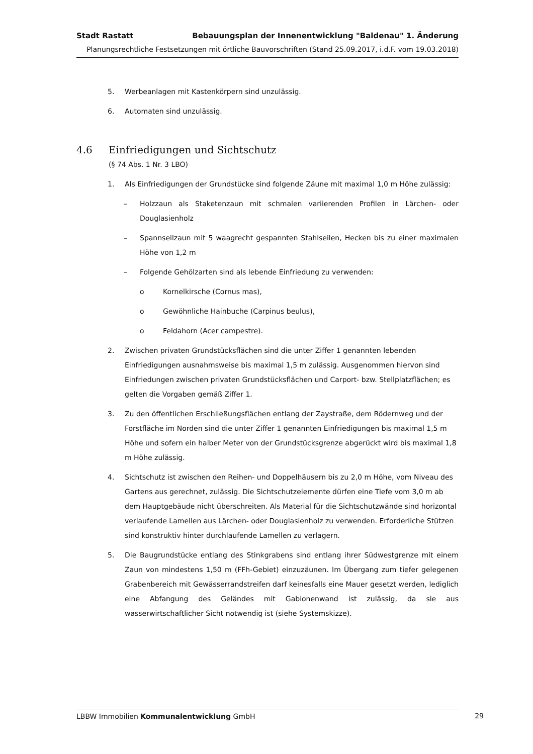Stadt Rastatt Bebauungsplan der Innenentwicklung "Baldenau" 1. Änderung
Planungsrechtliche Festsetzungen mit örtliche Bauvorschriften (Stand 25.09.2017, i.d.F. vom 19.03.2018)
5. Werbeanlagen mit Kastenkörpern sind unzulässig.
6. Automaten sind unzulässig.
4.6 Einfriedigungen und Sichtschutz
(§ 74 Abs. 1 Nr. 3 LBO)
1. Als Einfriedigungen der Grundstücke sind folgende Zäune mit maximal 1,0 m Höhe zulässig:
– Holzzaun als Staketenzaun mit schmalen variierenden Profilen in Lärchen- oder Douglasienholz
– Spannseilzaun mit 5 waagrecht gespannten Stahlseilen, Hecken bis zu einer maximalen Höhe von 1,2 m
– Folgende Gehölzarten sind als lebende Einfriedung zu verwenden:
o Kornelkirsche (Cornus mas),
o Gewöhnliche Hainbuche (Carpinus beulus),
o Feldahorn (Acer campestre).
2. Zwischen privaten Grundstücksflächen sind die unter Ziffer 1 genannten lebenden Einfriedigungen ausnahmsweise bis maximal 1,5 m zulässig. Ausgenommen hiervon sind Einfriedungen zwischen privaten Grundstücksflächen und Carport- bzw. Stellplatzflächen; es gelten die Vorgaben gemäß Ziffer 1.
3. Zu den öffentlichen Erschließungsflächen entlang der Zaystraße, dem Rödernweg und der Forstfläche im Norden sind die unter Ziffer 1 genannten Einfriedigungen bis maximal 1,5 m Höhe und sofern ein halber Meter von der Grundstücksgrenze abgerückt wird bis maximal 1,8 m Höhe zulässig.
4. Sichtschutz ist zwischen den Reihen- und Doppelhäusern bis zu 2,0 m Höhe, vom Niveau des Gartens aus gerechnet, zulässig. Die Sichtschutzelemente dürfen eine Tiefe vom 3,0 m ab dem Hauptgebäude nicht überschreiten. Als Material für die Sichtschutzwände sind horizontal verlaufende Lamellen aus Lärchen- oder Douglasienholz zu verwenden. Erforderliche Stützen sind konstruktiv hinter durchlaufende Lamellen zu verlagern.
5. Die Baugrundstücke entlang des Stinkgrabens sind entlang ihrer Südwestgrenze mit einem Zaun von mindestens 1,50 m (FFh-Gebiet) einzuzäunen. Im Übergang zum tiefer gelegenen Grabenbereich mit Gewässerrandstreifen darf keinesfalls eine Mauer gesetzt werden, lediglich eine Abfangung des Geländes mit Gabionenwand ist zulässig, da sie aus wasserwirtschaftlicher Sicht notwendig ist (siehe Systemskizze).
LBBW Immobilien Kommunalentwicklung GmbH 29